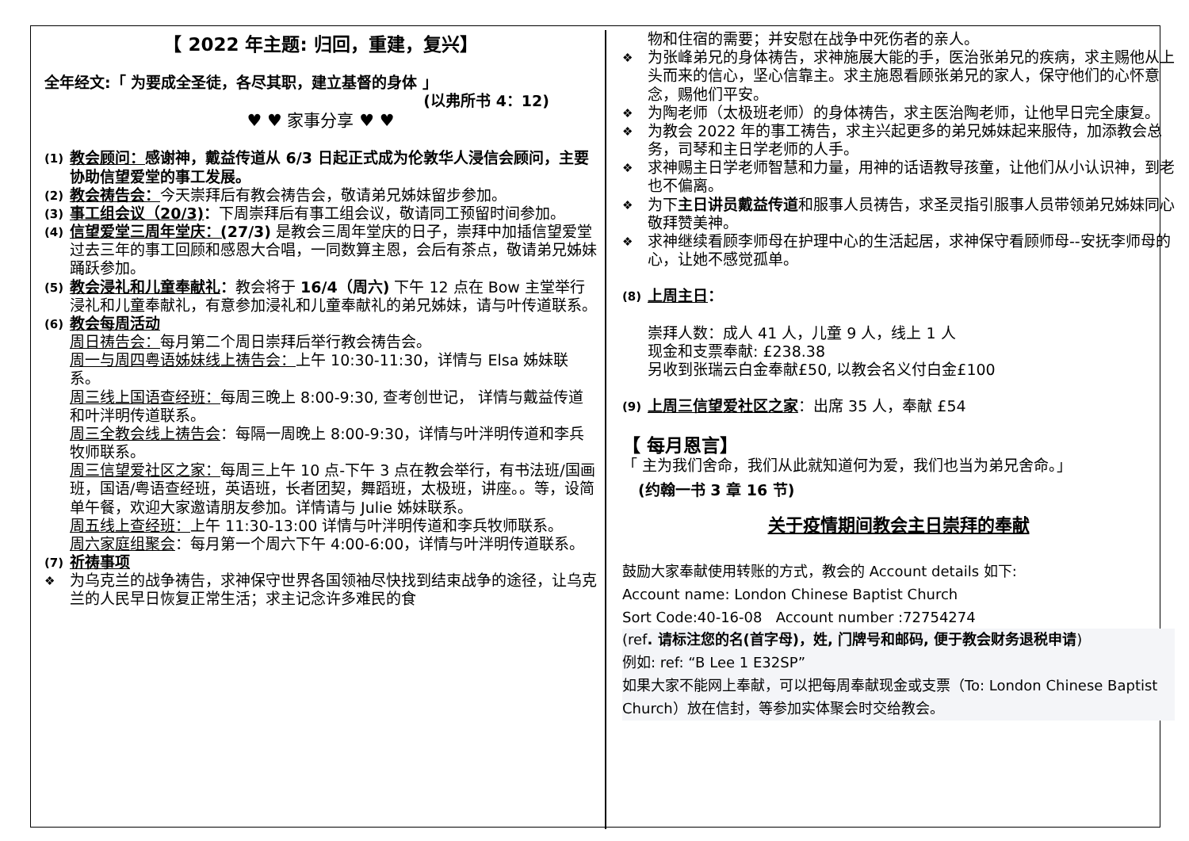【 2022 年主题: 归回，重建，复兴】
全年经文:「 为要成全圣徒，各尽其职，建立基督的身体 」
(以弗所书 4：12)
♥ ♥ 家事分享 ♥ ♥
(1)
教会顾问：感谢神，戴益传道从 6/3 日起正式成为伦敦华人浸信会顾问，主要协助信望爱堂的事工发展。
(2)
教会祷告会：今天崇拜后有教会祷告会，敬请弟兄姊妹留步参加。
(3)
事工组会议（20/3)：下周崇拜后有事工组会议，敬请同工预留时间参加。
(4)
信望爱堂三周年堂庆：(27/3) 是教会三周年堂庆的日子，崇拜中加插信望爱堂过去三年的事工回顾和感恩大合唱，一同数算主恩，会后有茶点，敬请弟兄姊妹踊跃参加。
(5)
教会浸礼和儿童奉献礼：教会将于 16/4（周六) 下午 12 点在 Bow 主堂举行浸礼和儿童奉献礼，有意参加浸礼和儿童奉献礼的弟兄姊妹，请与叶传道联系。
(6)
教会每周活动
周日祷告会：每月第二个周日崇拜后举行教会祷告会。
周一与周四粤语姊妹线上祷告会：上午 10:30-11:30，详情与 Elsa 姊妹联系。
周三线上国语查经班：每周三晚上 8:00-9:30, 查考创世记， 详情与戴益传道和叶泮明传道联系。
周三全教会线上祷告会：每隔一周晚上 8:00-9:30，详情与叶泮明传道和李兵牧师联系。
周三信望爱社区之家：每周三上午 10 点-下午 3 点在教会举行，有书法班/国画班，国语/粤语查经班，英语班，长者团契，舞蹈班，太极班，讲座。。等，设简单午餐，欢迎大家邀请朋友参加。详情请与 Julie 姊妹联系。
周五线上查经班：上午 11:30-13:00 详情与叶泮明传道和李兵牧师联系。
周六家庭组聚会：每月第一个周六下午 4:00-6:00，详情与叶泮明传道联系。
(7)
祈祷事项
❖
为乌克兰的战争祷告，求神保守世界各国领袖尽快找到结束战争的途径，让乌克兰的人民早日恢复正常生活；求主记念许多难民的食
物和住宿的需要；并安慰在战争中死伤者的亲人。
❖
为张峰弟兄的身体祷告，求神施展大能的手，医治张弟兄的疾病，求主赐他从上头而来的信心，坚心信靠主。求主施恩看顾张弟兄的家人，保守他们的心怀意念，赐他们平安。
❖
为陶老师（太极班老师）的身体祷告，求主医治陶老师，让他早日完全康复。
❖
为教会 2022 年的事工祷告，求主兴起更多的弟兄姊妹起来服侍，加添教会总务，司琴和主日学老师的人手。
❖
求神赐主日学老师智慧和力量，用神的话语教导孩童，让他们从小认识神，到老也不偏离。
❖
为下主日讲员戴益传道和服事人员祷告，求圣灵指引服事人员带领弟兄姊妹同心敬拜赞美神。
❖
求神继续看顾李师母在护理中心的生活起居，求神保守看顾师母--安抚李师母的心，让她不感觉孤单。
(8)
上周主日：
崇拜人数：成人 41 人，儿童 9 人，线上 1 人
现金和支票奉献: £238.38
另收到张瑞云白金奉献£50, 以教会名义付白金£100
(9)
上周三信望爱社区之家：出席 35 人，奉献 £54
【 每月恩言】
「 主为我们舍命，我们从此就知道何为爱，我们也当为弟兄舍命。」
(约翰一书 3 章 16 节)
关于疫情期间教会主日崇拜的奉献
鼓励大家奉献使用转账的方式，教会的 Account details 如下:
Account name: London Chinese Baptist Church
Sort Code:40-16-08 Account number :72754274
(ref. 请标注您的名(首字母)，姓, 门牌号和邮码, 便于教会财务退税申请)
例如: ref: “B Lee 1 E32SP”
如果大家不能网上奉献，可以把每周奉献现金或支票（To: London Chinese Baptist Church）放在信封，等参加实体聚会时交给教会。